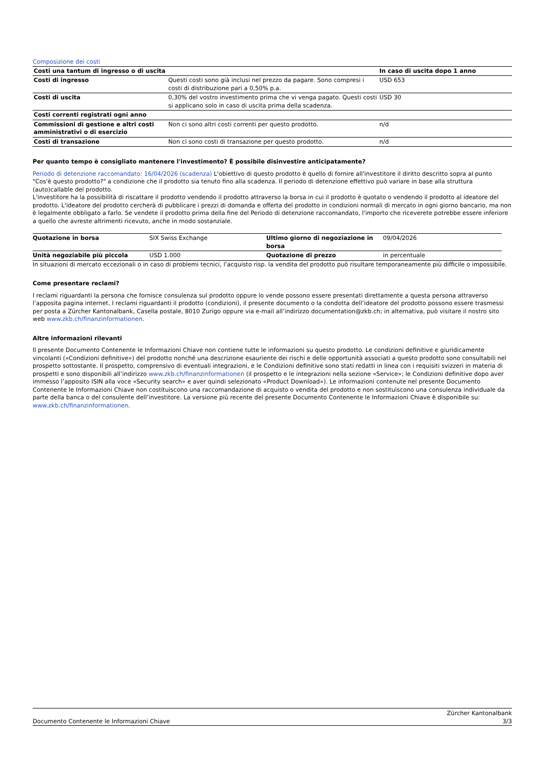Composizione dei costi
| Costi una tantum di ingresso o di uscita | | In caso di uscita dopo 1 anno |
| --- | --- | --- |
| Costi di ingresso | Questi costi sono già inclusi nel prezzo da pagare. Sono compresi i costi di distribuzione pari a 0,50% p.a. | USD 653 |
| Costi di uscita | 0,30% del vostro investimento prima che vi venga pagato. Questi costi si applicano solo in caso di uscita prima della scadenza. | USD 30 |
| Costi correnti registrati ogni anno | | |
| Commissioni di gestione e altri costi amministrativi o di esercizio | Non ci sono altri costi correnti per questo prodotto. | n/d |
| Costi di transazione | Non ci sono costi di transazione per questo prodotto. | n/d |
Per quanto tempo è consigliato mantenere l'investimento? È possibile disinvestire anticipatamente?
Periodo di detenzione raccomandato: 16/04/2026 (scadenza) L'obiettivo di questo prodotto è quello di fornire all'investitore il diritto descritto sopra al punto "Cos'è questo prodotto?" a condizione che il prodotto sia tenuto fino alla scadenza. Il periodo di detenzione effettivo può variare in base alla struttura (auto)callable del prodotto.
L'investitore ha la possibilità di riscattare il prodotto vendendo il prodotto attraverso la borsa in cui il prodotto è quotato o vendendo il prodotto al ideatore del prodotto. L'ideatore del prodotto cercherà di pubblicare i prezzi di domanda e offerta del prodotto in condizioni normali di mercato in ogni giorno bancario, ma non è legalmente obbligato a farlo. Se vendete il prodotto prima della fine del Periodo di detenzione raccomandato, l'importo che riceverete potrebbe essere inferiore a quello che avreste altrimenti ricevuto, anche in modo sostanziale.
| Quotazione in borsa | SIX Swiss Exchange | Ultimo giorno di negoziazione in borsa | 09/04/2026 |
| Unità negoziabile più piccola | USD 1.000 | Quotazione di prezzo | in percentuale |
In situazioni di mercato eccezionali o in caso di problemi tecnici, l’acquisto risp. la vendita del prodotto può risultare temporaneamente più difficile o impossibile.
Come presentare reclami?
I reclami riguardanti la persona che fornisce consulenza sul prodotto oppure lo vende possono essere presentati direttamente a questa persona attraverso l’apposita pagina internet. I reclami riguardanti il prodotto (condizioni), il presente documento o la condotta dell’ideatore del prodotto possono essere trasmessi per posta a Zürcher Kantonalbank, Casella postale, 8010 Zurigo oppure via e-mail all’indirizzo documentation@zkb.ch; in alternativa, può visitare il nostro sito web www.zkb.ch/finanzinformationen.
Altre informazioni rilevanti
Il presente Documento Contenente le Informazioni Chiave non contiene tutte le informazioni su questo prodotto. Le condizioni definitive e giuridicamente vincolanti («Condizioni definitive») del prodotto nonché una descrizione esauriente dei rischi e delle opportunità associati a questo prodotto sono consultabili nel prospetto sottostante. Il prospetto, comprensivo di eventuali integrazioni, e le Condizioni definitive sono stati redatti in linea con i requisiti svizzeri in materia di prospetti e sono disponibili all’indirizzo www.zkb.ch/finanzinformationen (il prospetto e le integrazioni nella sezione «Service»; le Condizioni definitive dopo aver immesso l’apposito ISIN alla voce «Security search» e aver quindi selezionato «Product Download»). Le informazioni contenute nel presente Documento Contenente le Informazioni Chiave non costituiscono una raccomandazione di acquisto o vendita del prodotto e non sostituiscono una consulenza individuale da parte della banca o del consulente dell’investitore. La versione più recente del presente Documento Contenente le Informazioni Chiave è disponibile su: www.zkb.ch/finanzinformationen.
Documento Contenente le Informazioni Chiave Zürcher Kantonalbank
3/3